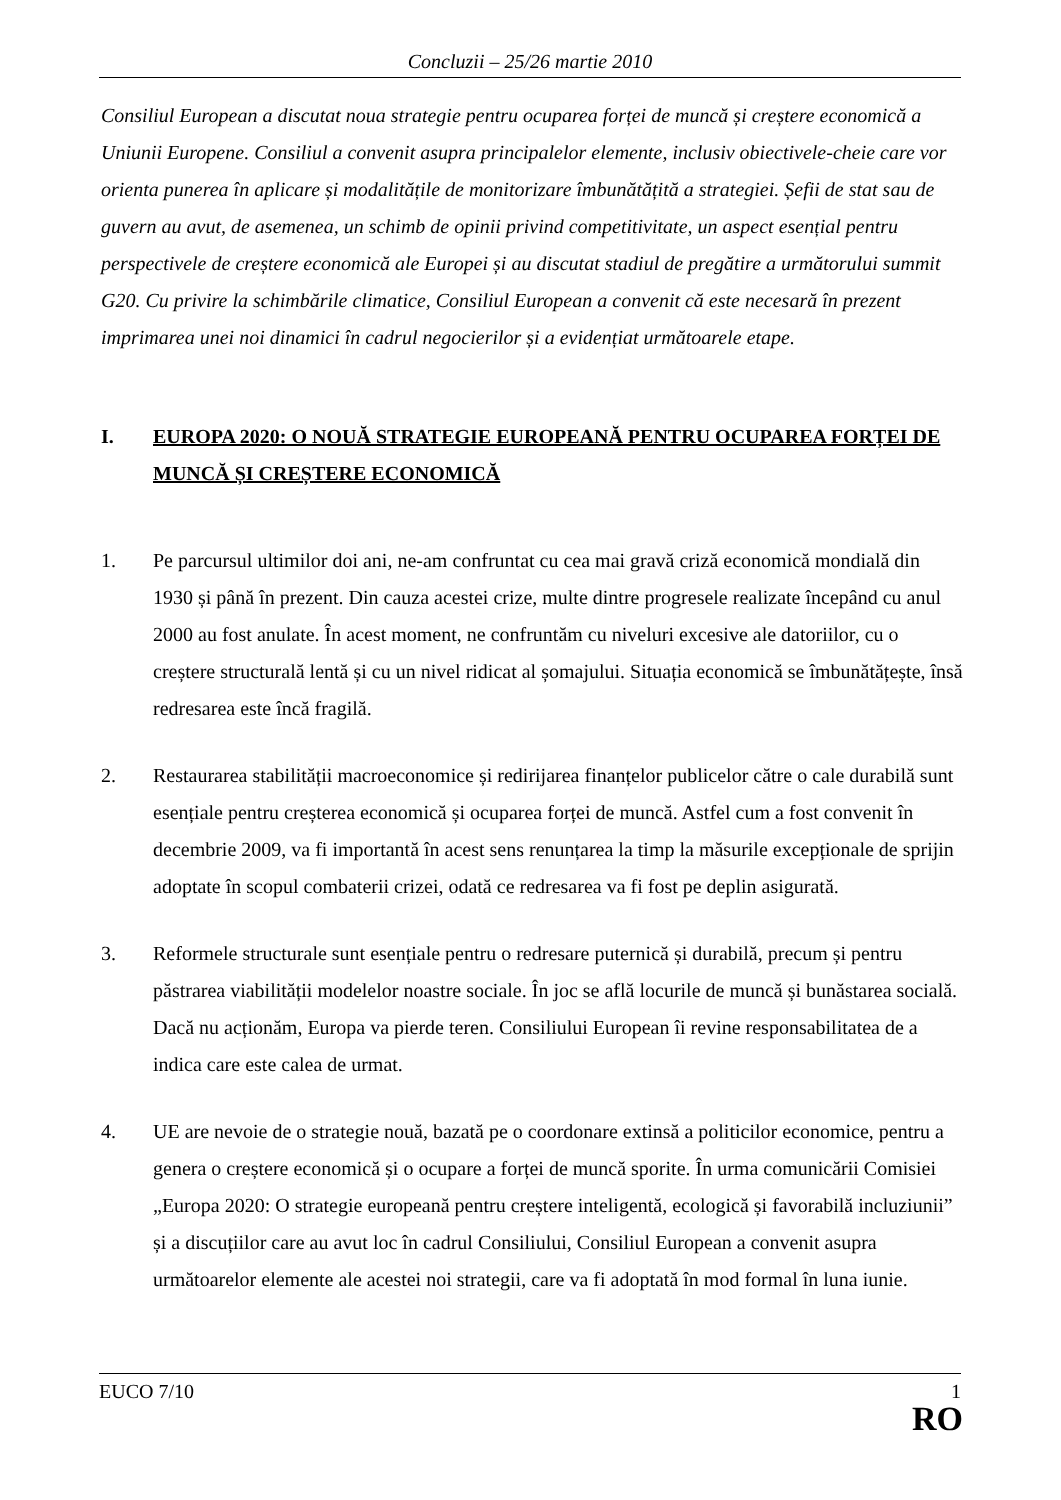Concluzii – 25/26 martie 2010
Consiliul European a discutat noua strategie pentru ocuparea forței de muncă și creștere economică a Uniunii Europene. Consiliul a convenit asupra principalelor elemente, inclusiv obiectivele-cheie care vor orienta punerea în aplicare și modalitățile de monitorizare îmbunătățită a strategiei. Șefii de stat sau de guvern au avut, de asemenea, un schimb de opinii privind competitivitate, un aspect esențial pentru perspectivele de creștere economică ale Europei și au discutat stadiul de pregătire a următorului summit G20. Cu privire la schimbările climatice, Consiliul European a convenit că este necesară în prezent imprimarea unei noi dinamici în cadrul negocierilor și a evidențiat următoarele etape.
I. EUROPA 2020: O NOUĂ STRATEGIE EUROPEANĂ PENTRU OCUPAREA FORȚEI DE MUNCĂ ȘI CREȘTERE ECONOMICĂ
1. Pe parcursul ultimilor doi ani, ne-am confruntat cu cea mai gravă criză economică mondială din 1930 și până în prezent. Din cauza acestei crize, multe dintre progresele realizate începând cu anul 2000 au fost anulate. În acest moment, ne confruntăm cu niveluri excesive ale datoriilor, cu o creștere structurală lentă și cu un nivel ridicat al șomajului. Situația economică se îmbunătățește, însă redresarea este încă fragilă.
2. Restaurarea stabilității macroeconomice și redirijarea finanțelor publicelor către o cale durabilă sunt esențiale pentru creșterea economică și ocuparea forței de muncă. Astfel cum a fost convenit în decembrie 2009, va fi importantă în acest sens renunțarea la timp la măsurile excepționale de sprijin adoptate în scopul combaterii crizei, odată ce redresarea va fi fost pe deplin asigurată.
3. Reformele structurale sunt esențiale pentru o redresare puternică și durabilă, precum și pentru păstrarea viabilității modelelor noastre sociale. În joc se află locurile de muncă și bunăstarea socială. Dacă nu acționăm, Europa va pierde teren. Consiliului European îi revine responsabilitatea de a indica care este calea de urmat.
4. UE are nevoie de o strategie nouă, bazată pe o coordonare extinsă a politicilor economice, pentru a genera o creștere economică și o ocupare a forței de muncă sporite. În urma comunicării Comisiei „Europa 2020: O strategie europeană pentru creștere inteligentă, ecologică și favorabilă incluziunii” și a discuțiilor care au avut loc în cadrul Consiliului, Consiliul European a convenit asupra următoarelor elemente ale acestei noi strategii, care va fi adoptată în mod formal în luna iunie.
EUCO 7/10 1
RO